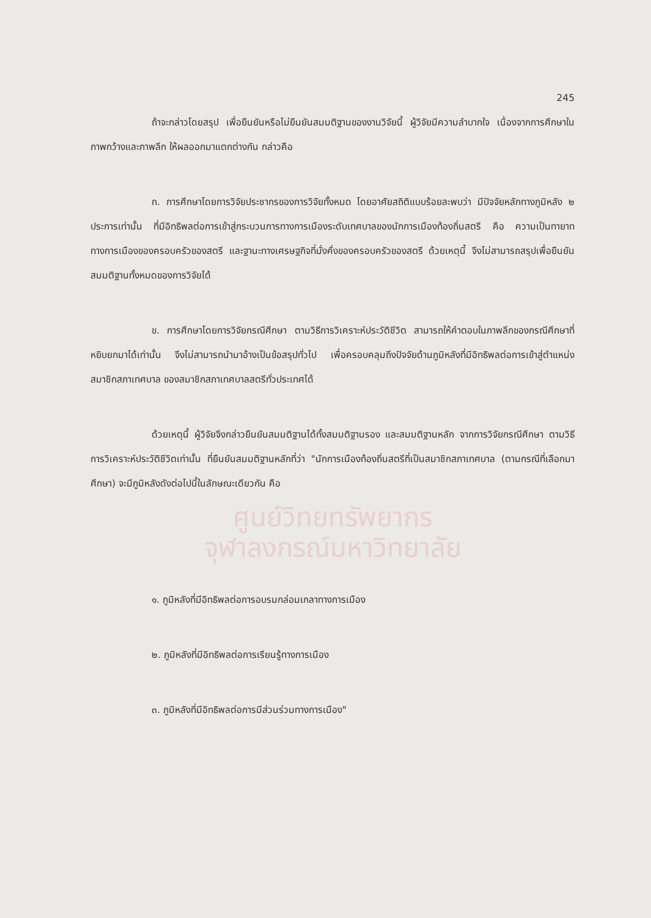245
ถ้าจะกล่าวโดยสรุป เพื่อยืนยันหรือไม่ยืนยันสมมติฐานของงานวิจัยนี้ ผู้วิจัยมีความลำบากใจ เนื่องจากการศึกษาในภาพกว้างและภาพลึก ให้ผลออกมาแตกต่างกัน กล่าวคือ
ก. การศึกษาโดยการวิจัยประชากรของการวิจัยทั้งหมด โดยอาศัยสถิติแบบร้อยละพบว่า มีปัจจัยหลักทางภูมิหลัง ๒ ประการเท่านั้น ที่มีอิทธิพลต่อการเข้าสู่กระบวนการทางการเมืองระดับเทศบาลของนักการเมืองท้องถิ่นสตรี คือ ความเป็นทายาททางการเมืองของครอบครัวของสตรี และฐานะทางเศรษฐกิจที่มั่งคั่งของครอบครัวของสตรี ด้วยเหตุนี้ จึงไม่สามารถสรุปเพื่อยืนยันสมมติฐานทั้งหมดของการวิจัยได้
ข. การศึกษาโดยการวิจัยกรณีศึกษา ตามวิธีการวิเคราะห์ประวัติชีวิต สามารถให้คำตอบในภาพลึกของกรณีศึกษาที่หยิบยกมาได้เท่านั้น จึงไม่สามารถนำมาอ้างเป็นข้อสรุปทั่วไป เพื่อครอบคลุมถึงปัจจัยด้านภูมิหลังที่มีอิทธิพลต่อการเข้าสู่ตำแหน่งสมาชิกสภาเทศบาล ของสมาชิกสภาเทศบาลสตรีทั่วประเทศได้
ด้วยเหตุนี้ ผู้วิจัยจึงกล่าวยืนยันสมมติฐานได้ทั้งสมมติฐานรอง และสมมติฐานหลัก จากการวิจัยกรณีศึกษา ตามวิธีการวิเคราะห์ประวัติชีวิตเท่านั้น ที่ยืนยันสมมติฐานหลักที่ว่า "นักการเมืองท้องถิ่นสตรีที่เป็นสมาชิกสภาเทศบาล (ตามกรณีที่เลือกมาศึกษา) จะมีภูมิหลังดังต่อไปนี้ในลักษณะเดียวกัน คือ
ศูนย์วิทยทรัพยากร
จุฬาลงกรณ์มหาวิทยาลัย
๑. ภูมิหลังที่มีอิทธิพลต่อการอบรมกล่อมเกลาทางการเมือง
๒. ภูมิหลังที่มีอิทธิพลต่อการเรียนรู้ทางการเมือง
๓. ภูมิหลังที่มีอิทธิพลต่อการมีส่วนร่วมทางการเมือง"